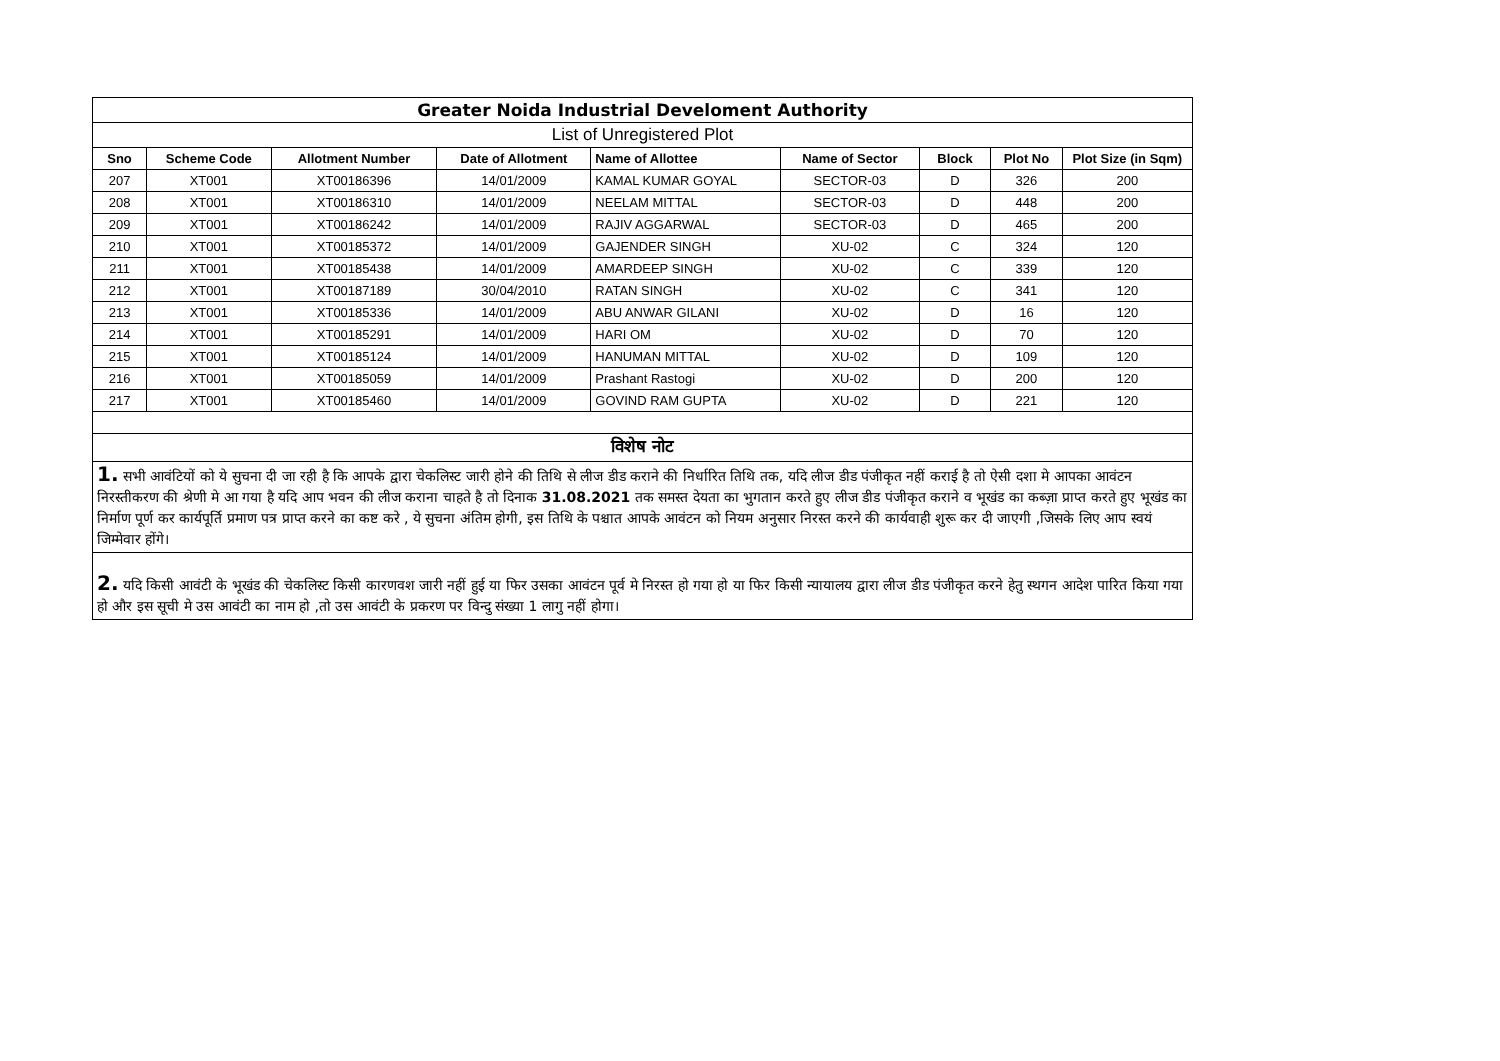| Greater Noida Industrial Develoment Authority | | | | | | | | |
| List of Unregistered Plot | | | | | | | | |
| Sno | Scheme Code | Allotment Number | Date of Allotment | Name of Allottee | Name of Sector | Block | Plot No | Plot Size (in Sqm) |
| 207 | XT001 | XT00186396 | 14/01/2009 | KAMAL KUMAR GOYAL | SECTOR-03 | D | 326 | 200 |
| 208 | XT001 | XT00186310 | 14/01/2009 | NEELAM MITTAL | SECTOR-03 | D | 448 | 200 |
| 209 | XT001 | XT00186242 | 14/01/2009 | RAJIV AGGARWAL | SECTOR-03 | D | 465 | 200 |
| 210 | XT001 | XT00185372 | 14/01/2009 | GAJENDER SINGH | XU-02 | C | 324 | 120 |
| 211 | XT001 | XT00185438 | 14/01/2009 | AMARDEEP SINGH | XU-02 | C | 339 | 120 |
| 212 | XT001 | XT00187189 | 30/04/2010 | RATAN SINGH | XU-02 | C | 341 | 120 |
| 213 | XT001 | XT00185336 | 14/01/2009 | ABU ANWAR GILANI | XU-02 | D | 16 | 120 |
| 214 | XT001 | XT00185291 | 14/01/2009 | HARI OM | XU-02 | D | 70 | 120 |
| 215 | XT001 | XT00185124 | 14/01/2009 | HANUMAN MITTAL | XU-02 | D | 109 | 120 |
| 216 | XT001 | XT00185059 | 14/01/2009 | Prashant Rastogi | XU-02 | D | 200 | 120 |
| 217 | XT001 | XT00185460 | 14/01/2009 | GOVIND RAM GUPTA | XU-02 | D | 221 | 120 |
| विशेष नोट | | | | | | | | |
| 1. सभी आवंटियों को ये सुचना दी जा रही है कि आपके द्वारा चेकलिस्ट जारी होने की तिथि से लीज डीड कराने की निर्धारित तिथि तक, यदि लीज डीड पंजीकृत नहीं कराई है तो ऐसी दशा मे आपका आवंटन निरस्तीकरण की श्रेणी मे आ गया है यदि आप भवन की लीज कराना चाहते है तो दिनाक 31.08.2021 तक समस्त देयता का भुगतान करते हुए लीज डीड पंजीकृत कराने व भूखंड का कब्ज़ा प्राप्त करते हुए भूखंड का निर्माण पूर्ण कर कार्यपूर्ति प्रमाण पत्र प्राप्त करने का कष्ट करे , ये सुचना अंतिम होगी, इस तिथि के पश्चात आपके आवंटन को नियम अनुसार निरस्त करने की कार्यवाही शुरू कर दी जाएगी ,जिसके लिए आप स्वयं जिम्मेवार होंगे। | | | | | | | | |
| 2. यदि किसी आवंटी के भूखंड की चेकलिस्ट किसी कारणवश जारी नहीं हुई या फिर उसका आवंटन पूर्व मे निरस्त हो गया हो या फिर किसी न्यायालय द्वारा लीज डीड पंजीकृत करने हेतु स्थगन आदेश पारित किया गया हो और इस सूची मे उस आवंटी का नाम हो ,तो उस आवंटी के प्रकरण पर विन्दु संख्या 1 लागु नहीं होगा। | | | | | | | | |